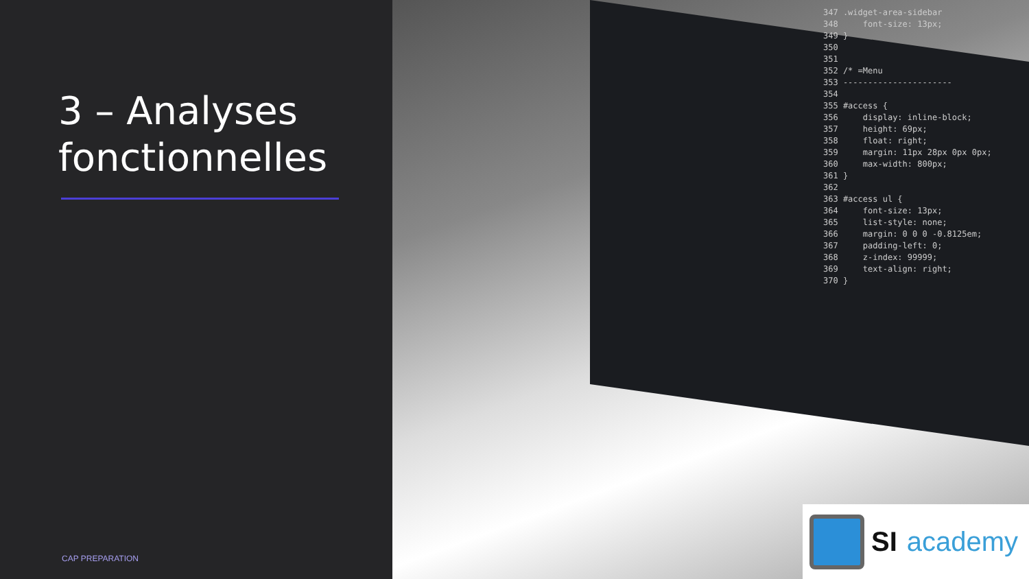3 – Analyses
fonctionnelles
CAP PREPARATION
347 .widget-area-sidebar 348 font-size: 13px; 349 } 350 351 352 /* =Menu 353 ---------------------- 354 355 #access { 356 display: inline-block; 357 height: 69px; 358 float: right; 359 margin: 11px 28px 0px 0px; 360 max-width: 800px; 361 } 362 363 #access ul { 364 font-size: 13px; 365 list-style: none; 366 margin: 0 0 0 -0.8125em; 367 padding-left: 0; 368 z-index: 99999; 369 text-align: right; 370 }
SI academy